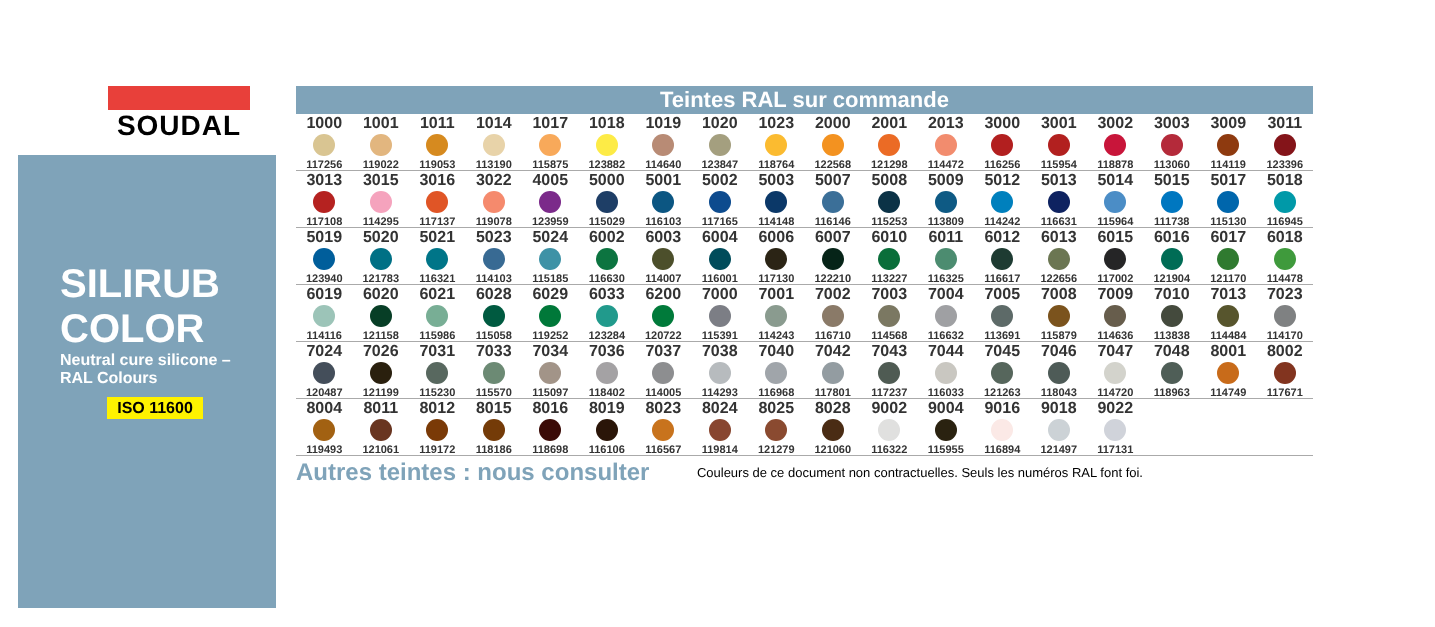SOUDAL
SILIRUB COLOR
Neutral cure silicone – RAL Colours
ISO 11600
Teintes RAL sur commande
| 1000 117256 | 1001 119022 | 1011 119053 | 1014 113190 | 1017 115875 | 1018 123882 | 1019 114640 | 1020 123847 | 1023 118764 | 2000 122568 | 2001 121298 | 2013 114472 | 3000 116256 | 3001 115954 | 3002 118878 | 3003 113060 | 3009 114119 | 3011 123396 |
| 3013 117108 | 3015 114295 | 3016 117137 | 3022 119078 | 4005 123959 | 5000 115029 | 5001 116103 | 5002 117165 | 5003 114148 | 5007 116146 | 5008 115253 | 5009 113809 | 5012 114242 | 5013 116631 | 5014 115964 | 5015 111738 | 5017 115130 | 5018 116945 |
| 5019 123940 | 5020 121783 | 5021 116321 | 5023 114103 | 5024 115185 | 6002 116630 | 6003 114007 | 6004 116001 | 6006 117130 | 6007 122210 | 6010 113227 | 6011 116325 | 6012 116617 | 6013 122656 | 6015 117002 | 6016 121904 | 6017 121170 | 6018 114478 |
| 6019 114116 | 6020 121158 | 6021 115986 | 6028 115058 | 6029 119252 | 6033 123284 | 6200 120722 | 7000 115391 | 7001 114243 | 7002 116710 | 7003 114568 | 7004 116632 | 7005 113691 | 7008 115879 | 7009 114636 | 7010 113838 | 7013 114484 | 7023 114170 |
| 7024 120487 | 7026 121199 | 7031 115230 | 7033 115570 | 7034 115097 | 7036 118402 | 7037 114005 | 7038 114293 | 7040 116968 | 7042 117801 | 7043 117237 | 7044 116033 | 7045 121263 | 7046 118043 | 7047 114720 | 7048 118963 | 8001 114749 | 8002 117671 |
| 8004 119493 | 8011 121061 | 8012 119172 | 8015 118186 | 8016 118698 | 8019 116106 | 8023 116567 | 8024 119814 | 8025 121279 | 8028 121060 | 9002 116322 | 9004 115955 | 9016 116894 | 9018 121497 | 9022 117131 | | | |
Autres teintes : nous consulter Couleurs de ce document non contractuelles. Seuls les numéros RAL font foi.